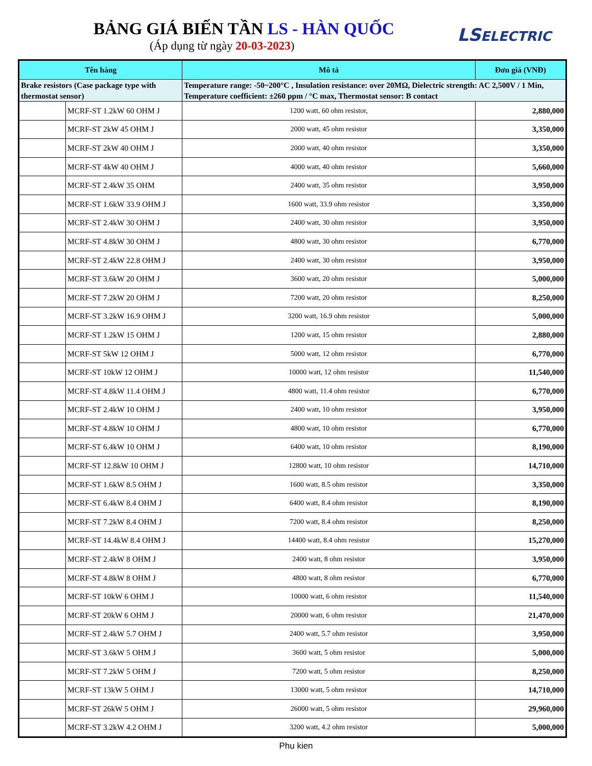BẢNG GIÁ BIẾN TẦN LS - HÀN QUỐC
(Áp dụng từ ngày 20-03-2023)
LSELECTRIC
| Tên hàng | | Mô tả | Đơn giá (VNĐ) |
| --- | --- | --- | --- |
| Brake resistors (Case package type with thermostat sensor) | | Temperature range: -50~200°C , Insulation resistance: over 20MΩ, Dielectric strength: AC 2,500V / 1 Min, Temperature coefficient: ±260 ppm / °C max, Thermostat sensor: B contact | |
| | MCRF-ST 1.2kW 60 OHM J | 1200 watt, 60 ohm resistor, | 2,880,000 |
| | MCRF-ST 2kW 45 OHM J | 2000 watt, 45 ohm resistor | 3,350,000 |
| | MCRF-ST 2kW 40 OHM J | 2000 watt, 40 ohm resistor | 3,350,000 |
| | MCRF-ST 4kW 40 OHM J | 4000 watt, 40 ohm resistor | 5,660,000 |
| | MCRF-ST 2.4kW 35 OHM | 2400 watt, 35 ohm resistor | 3,950,000 |
| | MCRF-ST 1.6kW 33.9 OHM J | 1600 watt, 33.9 ohm resistor | 3,350,000 |
| | MCRF-ST 2.4kW 30 OHM J | 2400 watt, 30 ohm resistor | 3,950,000 |
| | MCRF-ST 4.8kW 30 OHM J | 4800 watt, 30 ohm resistor | 6,770,000 |
| | MCRF-ST 2.4kW 22.8 OHM J | 2400 watt, 30 ohm resistor | 3,950,000 |
| | MCRF-ST 3.6kW 20 OHM J | 3600 watt, 20 ohm resistor | 5,000,000 |
| | MCRF-ST 7.2kW 20 OHM J | 7200 watt, 20 ohm resistor | 8,250,000 |
| | MCRF-ST 3.2kW 16.9 OHM J | 3200 watt, 16.9 ohm resistor | 5,000,000 |
| | MCRF-ST 1.2kW 15 OHM J | 1200 watt, 15 ohm resistor | 2,880,000 |
| | MCRF-ST 5kW 12 OHM J | 5000 watt, 12 ohm resistor | 6,770,000 |
| | MCRF-ST 10kW 12 OHM J | 10000 watt, 12 ohm resistor | 11,540,000 |
| | MCRF-ST 4.8kW 11.4 OHM J | 4800 watt, 11.4 ohm resistor | 6,770,000 |
| | MCRF-ST 2.4kW 10 OHM J | 2400 watt, 10 ohm resistor | 3,950,000 |
| | MCRF-ST 4.8kW 10 OHM J | 4800 watt, 10 ohm resistor | 6,770,000 |
| | MCRF-ST 6.4kW 10 OHM J | 6400 watt, 10 ohm resistor | 8,190,000 |
| | MCRF-ST 12.8kW 10 OHM J | 12800 watt, 10 ohm resistor | 14,710,000 |
| | MCRF-ST 1.6kW 8.5 OHM J | 1600 watt, 8.5 ohm resistor | 3,350,000 |
| | MCRF-ST 6.4kW 8.4 OHM J | 6400 watt, 8.4 ohm resistor | 8,190,000 |
| | MCRF-ST 7.2kW 8.4 OHM J | 7200 watt, 8.4 ohm resistor | 8,250,000 |
| | MCRF-ST 14.4kW 8.4 OHM J | 14400 watt, 8.4 ohm resistor | 15,270,000 |
| | MCRF-ST 2.4kW 8 OHM J | 2400 watt, 8 ohm resistor | 3,950,000 |
| | MCRF-ST 4.8kW 8 OHM J | 4800 watt, 8 ohm resistor | 6,770,000 |
| | MCRF-ST 10kW 6 OHM J | 10000 watt, 6 ohm resistor | 11,540,000 |
| | MCRF-ST 20kW 6 OHM J | 20000 watt, 6 ohm resistor | 21,470,000 |
| | MCRF-ST 2.4kW 5.7 OHM J | 2400 watt, 5.7 ohm resistor | 3,950,000 |
| | MCRF-ST 3.6kW 5 OHM J | 3600 watt, 5 ohm resistor | 5,000,000 |
| | MCRF-ST 7.2kW 5 OHM J | 7200 watt, 5 ohm resistor | 8,250,000 |
| | MCRF-ST 13kW 5 OHM J | 13000 watt, 5 ohm resistor | 14,710,000 |
| | MCRF-ST 26kW 5 OHM J | 26000 watt, 5 ohm resistor | 29,960,000 |
| | MCRF-ST 3.2kW 4.2 OHM J | 3200 watt, 4.2 ohm resistor | 5,000,000 |
Phu kien